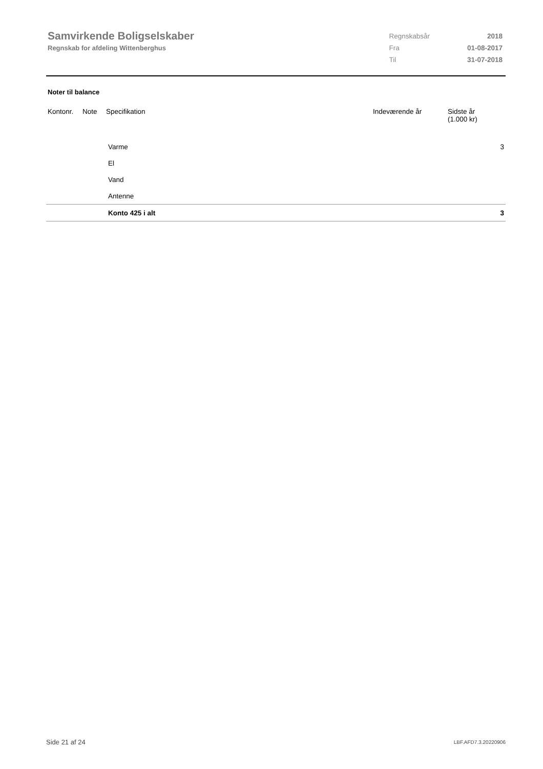Samvirkende Boligselskaber
Regnskab for afdeling Wittenberghus
| Regnskabsår | 2018 |
| Fra | 01-08-2017 |
| Til | 31-07-2018 |
Noter til balance
| Kontonr. | Note | Specifikation | Indeværende år | Sidste år (1.000 kr) |
| --- | --- | --- | --- | --- |
| | | Varme | | 3 |
| | | El | | |
| | | Vand | | |
| | | Antenne | | |
| | | Konto 425 i alt | | 3 |
Side 21 af 24 LBF.AFD7.3.20220906